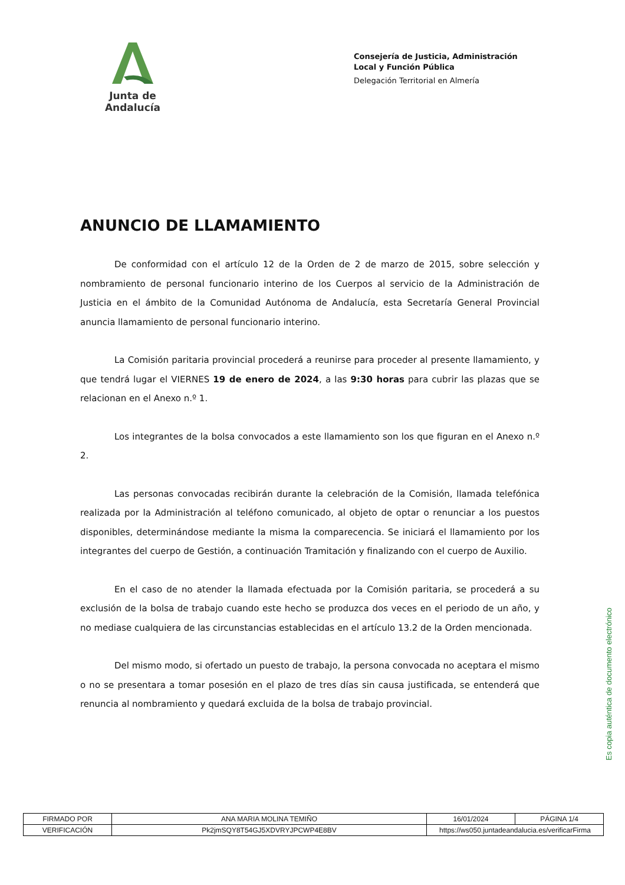Junta de Andalucía
Consejería de Justicia, Administración Local y Función Pública
Delegación Territorial en Almería
ANUNCIO DE LLAMAMIENTO
De conformidad con el artículo 12 de la Orden de 2 de marzo de 2015, sobre selección y nombramiento de personal funcionario interino de los Cuerpos al servicio de la Administración de Justicia en el ámbito de la Comunidad Autónoma de Andalucía, esta Secretaría General Provincial anuncia llamamiento de personal funcionario interino.
La Comisión paritaria provincial procederá a reunirse para proceder al presente llamamiento, y que tendrá lugar el VIERNES 19 de enero de 2024, a las 9:30 horas para cubrir las plazas que se relacionan en el Anexo n.º 1.
Los integrantes de la bolsa convocados a este llamamiento son los que figuran en el Anexo n.º 2.
Las personas convocadas recibirán durante la celebración de la Comisión, llamada telefónica realizada por la Administración al teléfono comunicado, al objeto de optar o renunciar a los puestos disponibles, determinándose mediante la misma la comparecencia. Se iniciará el llamamiento por los integrantes del cuerpo de Gestión, a continuación Tramitación y finalizando con el cuerpo de Auxilio.
En el caso de no atender la llamada efectuada por la Comisión paritaria, se procederá a su exclusión de la bolsa de trabajo cuando este hecho se produzca dos veces en el periodo de un año, y no mediase cualquiera de las circunstancias establecidas en el artículo 13.2 de la Orden mencionada.
Del mismo modo, si ofertado un puesto de trabajo, la persona convocada no aceptara el mismo o no se presentara a tomar posesión en el plazo de tres días sin causa justificada, se entenderá que renuncia al nombramiento y quedará excluida de la bolsa de trabajo provincial.
Es copia auténtica de documento electrónico
| FIRMADO POR | ANA MARIA MOLINA TEMIÑO | | 16/01/2024 | PÁGINA 1/4 |
| VERIFICACIÓN | Pk2jmSQY8T54GJ5XDVRYJPCWP4E8BV | https://ws050.juntadeandalucia.es/verificarFirma | | |